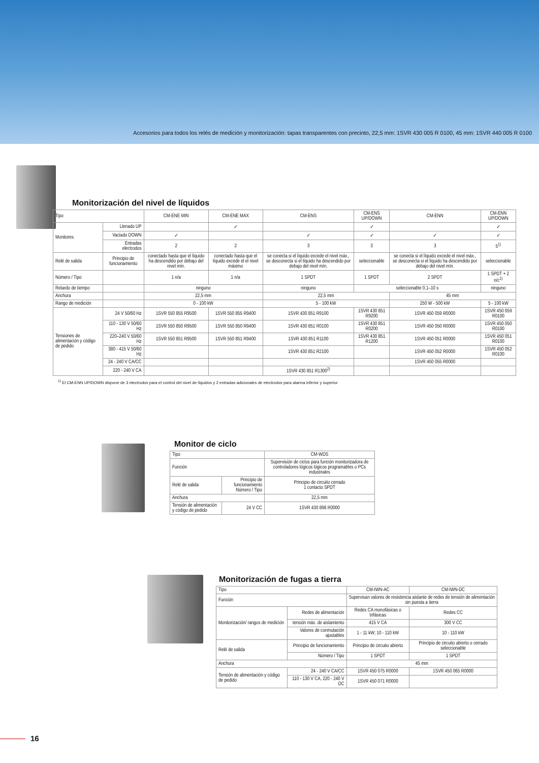Accesorios para todos los relés de medición y monitorización: tapas transparentes con precinto, 22,5 mm: 1SVR 430 005 R 0100, 45 mm: 1SVR 440 005 R 0100
Monitorización del nivel de líquidos
| Tipo | | CM-ENE MIN | CM-ENE MAX | CM-ENS | CM-ENS UP/DOWN | CM-ENN | CM-ENN UP/DOWN |
| --- | --- | --- | --- | --- | --- | --- | --- |
| Monitores | Llenado UP | | ✓ | | ✓ | | ✓ |
| | Vaciado DOWN | ✓ | | ✓ | ✓ | ✓ | ✓ |
| | Entradas electrodos | 2 | 2 | 3 | 3 | 3 | 5<sup>1)</sup> |
| Relé de salida | Principio de funcionamiento | conectado hasta que el líquido ha descendido por debajo del nivel mín. | conectado hasta que el líquido excede el el nivel máximo | se conecta si el líquido excede el nivel máx., se desconecta si el líquido ha descendido por debajo del nivel mín. | seleccionable | se conecta si el líquido excede el nivel máx., se desconecta si el líquido ha descendido por debajo del nivel mín. | seleccionable |
| Número / Tipo | | 1 n/a | 1 n/a | 1 SPDT | 1 SPDT | 2 SPDT | 1 SPDT + 2 n/c<sup>1)</sup> |
| Retardo de tiempo | | ninguno | | ninguno | seleccionable 0,1–10 s | | ninguno |
| Anchura | | 22,5 mm | | 22,5 mm | | 45 mm | |
| Rango de medición | | 0 - 100 kW | | 5 - 100 kW | | 250 W - 500 kW | 5 - 100 kW |
| Tensiones de alimentación y código de pedido | 24 V 50/60 Hz | 1SVR 550 855 R9500 | 1SVR 550 855 R9400 | 1SVR 430 851 R9100 | 1SVR 430 851 R9200 | 1SVR 450 059 R0000 | 1SVR 450 059 R0100 |
| | 110 - 130 V 50/60 Hz | 1SVR 550 850 R9500 | 1SVR 550 850 R9400 | 1SVR 430 851 R0100 | 1SVR 430 851 R0200 | 1SVR 450 050 R0000 | 1SVR 450 050 R0100 |
| | 220–240 V 50/60 Hz | 1SVR 550 851 R9500 | 1SVR 550 851 R9400 | 1SVR 430 851 R1100 | 1SVR 430 851 R1200 | 1SVR 450 051 R0000 | 1SVR 450 051 R0100 |
| | 380 - 415 V 50/60 Hz | | | 1SVR 430 851 R2100 | | 1SVR 450 052 R0000 | 1SVR 450 052 R0100 |
| | 24 - 240 V CA/CC | | | | | 1SVR 450 055 R0000 | |
| | 220 - 240 V CA | | | 1SVR 430 851 R1300<sup>2)</sup> | | | |
<sup>1)</sup> El CM-ENN UP/DOWN dispone de 3 electrodos para el control del nivel de líquidos y 2 entradas adicionales de electrodos para alarma inferior y superior
Monitor de ciclo
| Tipo | | CM-WDS |
| --- | --- | --- |
| Función | | Supervisión de ciclos para función monitorizadora de controladores lógicos lógicos programables o PCs industriales |
| Relé de salida | Principio de funcionamiento Número / Tipo | Principio de circuito cerrado 1 contacto SPDT |
| Anchura | | 22,5 mm |
| Tensión de alimentación y código de pedido | 24 V CC | 1SVR 430 896 R0000 |
Monitorización de fugas a tierra
| Tipo | | CM-IWN-AC | CM-IWN-DC |
| --- | --- | --- | --- |
| Función | | Supervisan valores de resistencia aislante de redes de tensión de alimentación sin puesta a tierra | |
| Monitorización/ rangos de medición | Redes de alimentación | Redes CA monofásicas o trifásicas | Redes CC |
| | tensión máx. de aislamiento | 415 V CA | 300 V CC |
| | Valores de conmutación ajustables | 1 - 11 kW; 10 - 110 kW | 10 - 110 kW |
| Relé de salida | Principio de funcionamiento | Principio de circuito abierto | Principio de circuito abierto o cerrado seleccionable |
| | Número / Tipo | 1 SPDT | 1 SPDT |
| Anchura | | 45 mm | |
| Tensión de alimentación y código de pedido | 24 - 240 V CA/CC | 1SVR 450 075 R0000 | 1SVR 450 065 R0000 |
| | 110 - 130 V CA, 220 - 240 V DC | 1SVR 450 071 R0000 | |
16